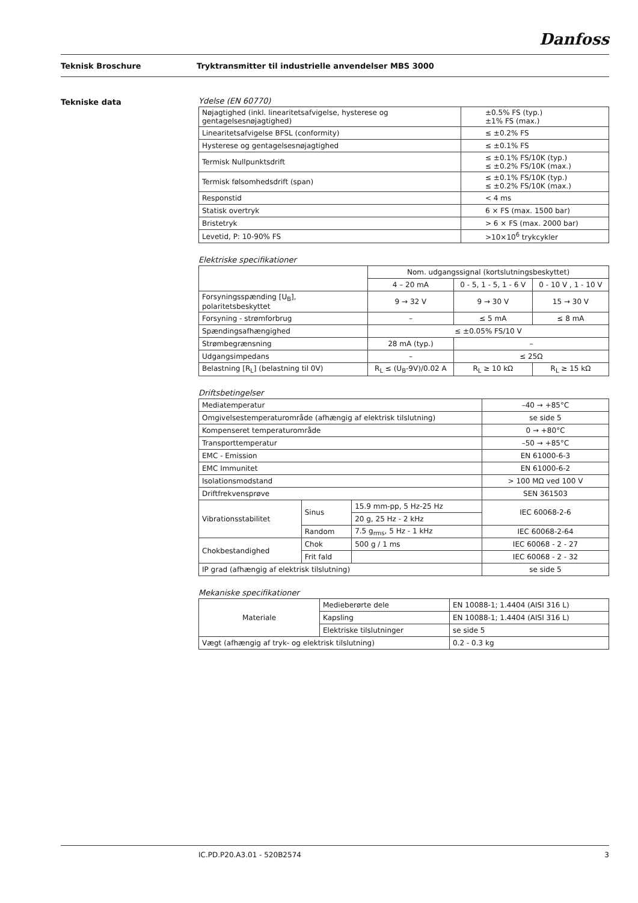Danfoss
Teknisk Broschure Tryktransmitter til industrielle anvendelser MBS 3000
Tekniske data
Ydelse (EN 60770)
| Nøjagtighed (inkl. linearitetsafvigelse, hysterese og gentagelsesnøjagtighed) | ±0.5% FS (typ.) ±1% FS (max.) |
| Linearitetsafvigelse BFSL (conformity) | ≤ ±0.2% FS |
| Hysterese og gentagelsesnøjagtighed | ≤ ±0.1% FS |
| Termisk Nullpunktsdrift | ≤ ±0.1% FS/10K (typ.) ≤ ±0.2% FS/10K (max.) |
| Termisk følsomhedsdrift (span) | ≤ ±0.1% FS/10K (typ.) ≤ ±0.2% FS/10K (max.) |
| Responstid | < 4 ms |
| Statisk overtryk | 6 × FS (max. 1500 bar) |
| Bristetryk | > 6 × FS (max. 2000 bar) |
| Levetid, P: 10-90% FS | >10×10<sup>6</sup> trykcykler |
Elektriske specifikationer
| | Nom. udgangssignal (kortslutningsbeskyttet) | | |
| | 4 – 20 mA | 0 - 5, 1 - 5, 1 - 6 V | 0 - 10 V , 1 - 10 V |
| Forsyningsspænding [U<sub>B</sub>], polaritetsbeskyttet | 9 → 32 V | 9 → 30 V | 15 → 30 V |
| Forsyning - strømforbrug | – | ≤ 5 mA | ≤ 8 mA |
| Spændingsafhængighed | ≤ ±0.05% FS/10 V | | |
| Strømbegrænsning | 28 mA (typ.) | – | |
| Udgangsimpedans | – | ≤ 25Ω | |
| Belastning [R<sub>L</sub>] (belastning til 0V) | R<sub>L</sub> ≤ (U<sub>B</sub>-9V)/0.02 A | R<sub>L</sub> ≥ 10 kΩ | R<sub>L</sub> ≥ 15 kΩ |
Driftsbetingelser
| Mediatemperatur | | | –40 → +85°C |
| Omgivelsestemperaturområde (afhængig af elektrisk tilslutning) | | | se side 5 |
| Kompenseret temperaturområde | | | 0 → +80°C |
| Transporttemperatur | | | –50 → +85°C |
| EMC - Emission | | | EN 61000-6-3 |
| EMC Immunitet | | | EN 61000-6-2 |
| Isolationsmodstand | | | > 100 MΩ ved 100 V |
| Driftfrekvensprøve | | | SEN 361503 |
| Vibrationsstabilitet | Sinus | 15.9 mm-pp, 5 Hz-25 Hz | IEC 60068-2-6 |
| | | 20 g, 25 Hz - 2 kHz | |
| | Random | 7.5 g<sub>rms</sub>, 5 Hz - 1 kHz | IEC 60068-2-64 |
| Chokbestandighed | Chok | 500 g / 1 ms | IEC 60068 - 2 - 27 |
| | Frit fald | | IEC 60068 - 2 - 32 |
| IP grad (afhængig af elektrisk tilslutning) | | | se side 5 |
Mekaniske specifikationer
| Materiale | Medieberørte dele | EN 10088-1; 1.4404 (AISI 316 L) |
| | Kapsling | EN 10088-1; 1.4404 (AISI 316 L) |
| | Elektriske tilslutninger | se side 5 |
| Vægt (afhængig af tryk- og elektrisk tilslutning) | | 0.2 - 0.3 kg |
IC.PD.P20.A3.01 - 520B2574 3